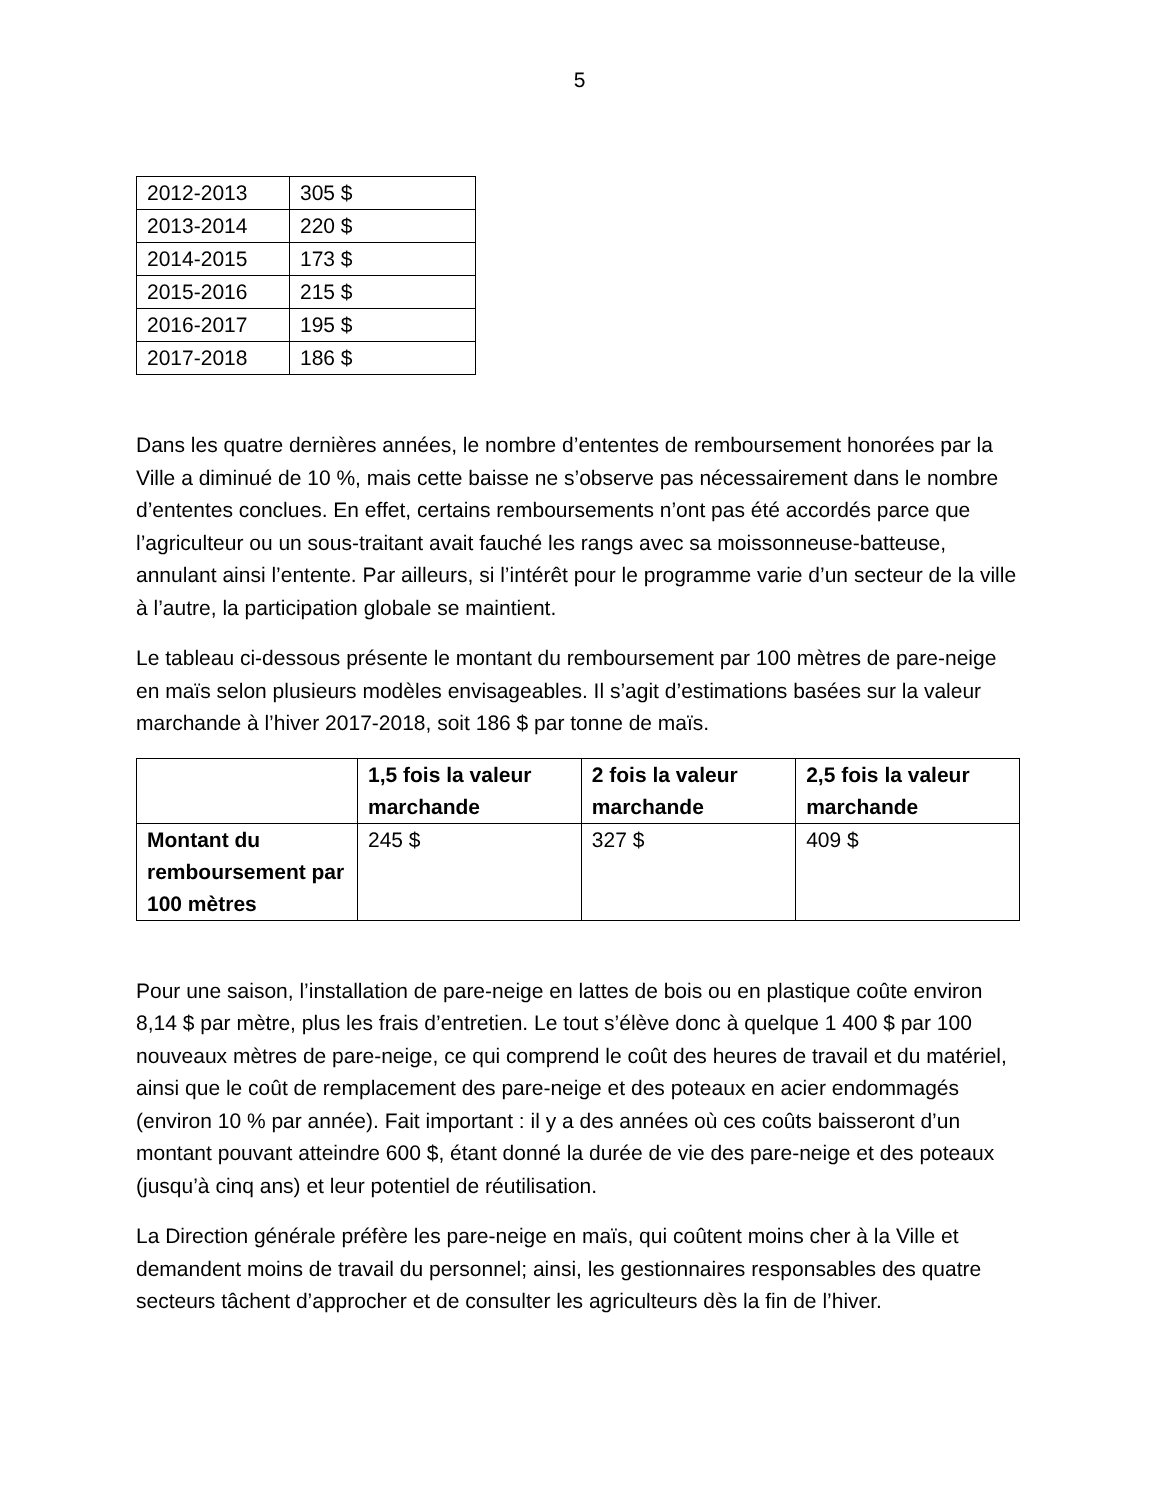5
| 2012-2013 | 305 $ |
| 2013-2014 | 220 $ |
| 2014-2015 | 173 $ |
| 2015-2016 | 215 $ |
| 2016-2017 | 195 $ |
| 2017-2018 | 186 $ |
Dans les quatre dernières années, le nombre d’ententes de remboursement honorées par la Ville a diminué de 10 %, mais cette baisse ne s’observe pas nécessairement dans le nombre d’ententes conclues. En effet, certains remboursements n’ont pas été accordés parce que l’agriculteur ou un sous-traitant avait fauché les rangs avec sa moissonneuse-batteuse, annulant ainsi l’entente. Par ailleurs, si l’intérêt pour le programme varie d’un secteur de la ville à l’autre, la participation globale se maintient.
Le tableau ci-dessous présente le montant du remboursement par 100 mètres de pare-neige en maïs selon plusieurs modèles envisageables. Il s’agit d’estimations basées sur la valeur marchande à l’hiver 2017-2018, soit 186 $ par tonne de maïs.
| | 1,5 fois la valeur marchande | 2 fois la valeur marchande | 2,5 fois la valeur marchande |
| --- | --- | --- | --- |
| Montant du remboursement par 100 mètres | 245 $ | 327 $ | 409 $ |
Pour une saison, l’installation de pare-neige en lattes de bois ou en plastique coûte environ 8,14 $ par mètre, plus les frais d’entretien. Le tout s’élève donc à quelque 1 400 $ par 100 nouveaux mètres de pare-neige, ce qui comprend le coût des heures de travail et du matériel, ainsi que le coût de remplacement des pare-neige et des poteaux en acier endommagés (environ 10 % par année). Fait important : il y a des années où ces coûts baisseront d’un montant pouvant atteindre 600 $, étant donné la durée de vie des pare-neige et des poteaux (jusqu’à cinq ans) et leur potentiel de réutilisation.
La Direction générale préfère les pare-neige en maïs, qui coûtent moins cher à la Ville et demandent moins de travail du personnel; ainsi, les gestionnaires responsables des quatre secteurs tâchent d’approcher et de consulter les agriculteurs dès la fin de l’hiver.